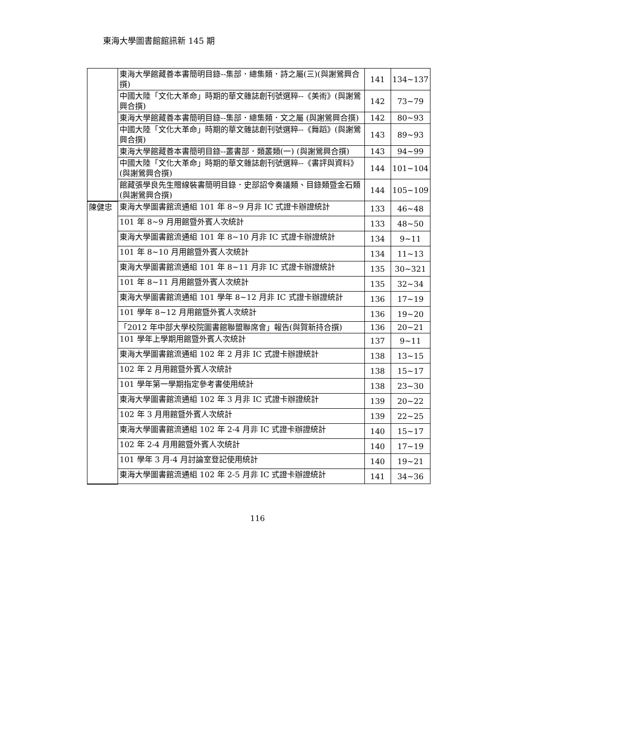東海大學圖書館館訊新 145 期
| | 東海大學館藏善本書簡明目錄--集部．總集類．詩之屬(三)(與謝鶯興合撰) | 141 | 134~137 |
| | 中國大陸「文化大革命」時期的華文雜誌創刊號選粹--《美術》(與謝鶯興合撰) | 142 | 73~79 |
| | 東海大學館藏善本書簡明目錄--集部．總集類．文之屬 (與謝鶯興合撰) | 142 | 80~93 |
| | 中國大陸「文化大革命」時期的華文雜誌創刊號選粹--《舞蹈》(與謝鶯興合撰) | 143 | 89~93 |
| | 東海大學館藏善本書簡明目錄--叢書部．類叢類(一) (與謝鶯興合撰) | 143 | 94~99 |
| | 中國大陸「文化大革命」時期的華文雜誌創刊號選粹--《書評與資料》(與謝鶯興合撰) | 144 | 101~104 |
| | 館藏張學良先生贈線裝書簡明目錄．史部詔令奏議類、目錄類暨金石類(與謝鶯興合撰) | 144 | 105~109 |
| 陳健忠 | 東海大學圖書館流通組 101 年 8~9 月非 IC 式證卡辦證統計 | 133 | 46~48 |
| | 101 年 8~9 月用館暨外賓人次統計 | 133 | 48~50 |
| | 東海大學圖書館流通組 101 年 8~10 月非 IC 式證卡辦證統計 | 134 | 9~11 |
| | 101 年 8~10 月用館暨外賓人次統計 | 134 | 11~13 |
| | 東海大學圖書館流通組 101 年 8~11 月非 IC 式證卡辦證統計 | 135 | 30~321 |
| | 101 年 8~11 月用館暨外賓人次統計 | 135 | 32~34 |
| | 東海大學圖書館流通組 101 學年 8~12 月非 IC 式證卡辦證統計 | 136 | 17~19 |
| | 101 學年 8~12 月用館暨外賓人次統計 | 136 | 19~20 |
| | 「2012 年中部大學校院圖書館聯盟聯席會」報告(與賀新持合撰) | 136 | 20~21 |
| | 101 學年上學期用館暨外賓人次統計 | 137 | 9~11 |
| | 東海大學圖書館流通組 102 年 2 月非 IC 式證卡辦證統計 | 138 | 13~15 |
| | 102 年 2 月用館暨外賓人次統計 | 138 | 15~17 |
| | 101 學年第一學期指定參考書使用統計 | 138 | 23~30 |
| | 東海大學圖書館流通組 102 年 3 月非 IC 式證卡辦證統計 | 139 | 20~22 |
| | 102 年 3 月用館暨外賓人次統計 | 139 | 22~25 |
| | 東海大學圖書館流通組 102 年 2-4 月非 IC 式證卡辦證統計 | 140 | 15~17 |
| | 102 年 2-4 月用館暨外賓人次統計 | 140 | 17~19 |
| | 101 學年 3 月-4 月討論室登記使用統計 | 140 | 19~21 |
| | 東海大學圖書館流通組 102 年 2-5 月非 IC 式證卡辦證統計 | 141 | 34~36 |
116